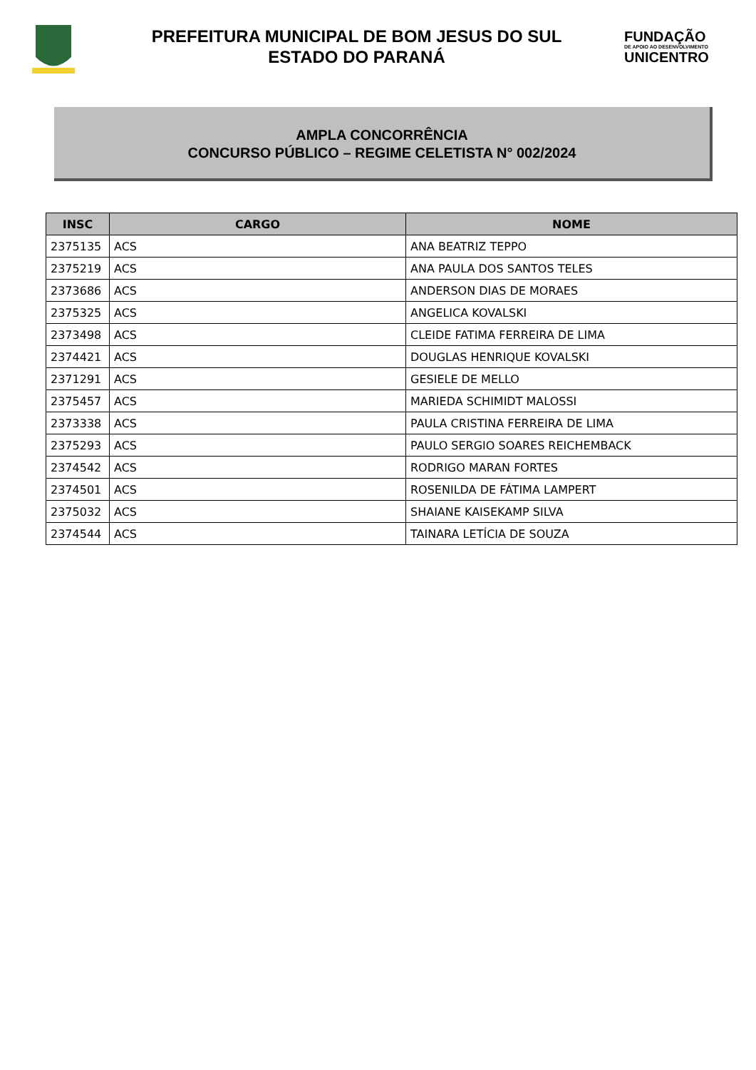PREFEITURA MUNICIPAL DE BOM JESUS DO SUL
ESTADO DO PARANÁ
FUNDAÇÃO
DE APOIO AO DESENVOLVIMENTO
UNICENTRO
AMPLA CONCORRÊNCIA
CONCURSO PÚBLICO – REGIME CELETISTA N° 002/2024
| INSC | CARGO | NOME |
| --- | --- | --- |
| 2375135 | ACS | ANA BEATRIZ TEPPO |
| 2375219 | ACS | ANA PAULA DOS SANTOS TELES |
| 2373686 | ACS | ANDERSON DIAS DE MORAES |
| 2375325 | ACS | ANGELICA KOVALSKI |
| 2373498 | ACS | CLEIDE FATIMA FERREIRA DE LIMA |
| 2374421 | ACS | DOUGLAS HENRIQUE KOVALSKI |
| 2371291 | ACS | GESIELE DE MELLO |
| 2375457 | ACS | MARIEDA SCHIMIDT MALOSSI |
| 2373338 | ACS | PAULA CRISTINA FERREIRA DE LIMA |
| 2375293 | ACS | PAULO SERGIO SOARES REICHEMBACK |
| 2374542 | ACS | RODRIGO MARAN FORTES |
| 2374501 | ACS | ROSENILDA DE FÁTIMA LAMPERT |
| 2375032 | ACS | SHAIANE KAISEKAMP SILVA |
| 2374544 | ACS | TAINARA LETÍCIA DE SOUZA |